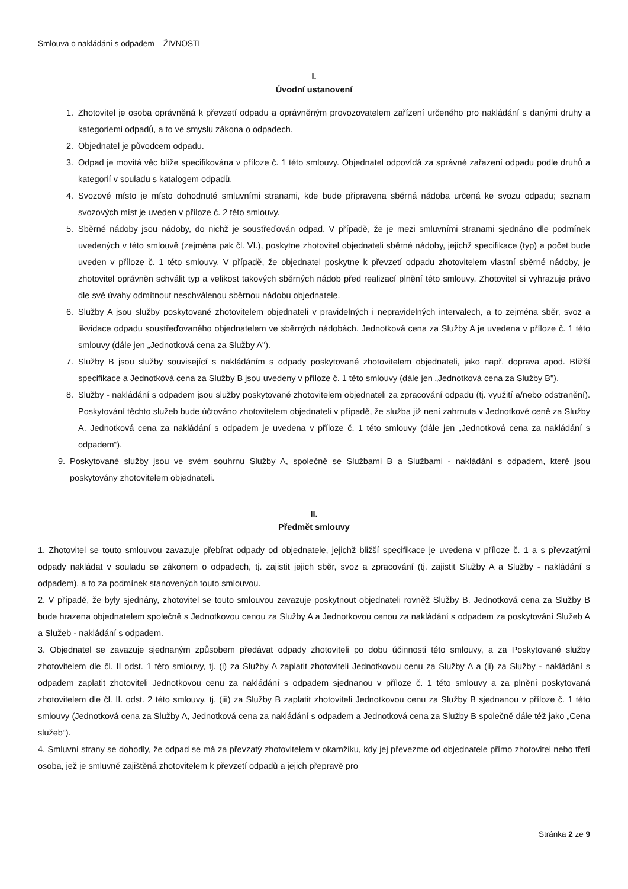Smlouva o nakládání s odpadem – ŽIVNOSTI
I.
Úvodní ustanovení
1. Zhotovitel je osoba oprávněná k převzetí odpadu a oprávněným provozovatelem zařízení určeného pro nakládání s danými druhy a kategoriemi odpadů, a to ve smyslu zákona o odpadech.
2. Objednatel je původcem odpadu.
3. Odpad je movitá věc blíže specifikována v příloze č. 1 této smlouvy. Objednatel odpovídá za správné zařazení odpadu podle druhů a kategorií v souladu s katalogem odpadů.
4. Svozové místo je místo dohodnuté smluvními stranami, kde bude připravena sběrná nádoba určená ke svozu odpadu; seznam svozových míst je uveden v příloze č. 2 této smlouvy.
5. Sběrné nádoby jsou nádoby, do nichž je soustřeďován odpad. V případě, že je mezi smluvními stranami sjednáno dle podmínek uvedených v této smlouvě (zejména pak čl. VI.), poskytne zhotovitel objednateli sběrné nádoby, jejichž specifikace (typ) a počet bude uveden v příloze č. 1 této smlouvy. V případě, že objednatel poskytne k převzetí odpadu zhotovitelem vlastní sběrné nádoby, je zhotovitel oprávněn schválit typ a velikost takových sběrných nádob před realizací plnění této smlouvy. Zhotovitel si vyhrazuje právo dle své úvahy odmítnout neschválenou sběrnou nádobu objednatele.
6. Služby A jsou služby poskytované zhotovitelem objednateli v pravidelných i nepravidelných intervalech, a to zejména sběr, svoz a likvidace odpadu soustřeďovaného objednatelem ve sběrných nádobách. Jednotková cena za Služby A je uvedena v příloze č. 1 této smlouvy (dále jen „Jednotková cena za Služby A").
7. Služby B jsou služby související s nakládáním s odpady poskytované zhotovitelem objednateli, jako např. doprava apod. Bližší specifikace a Jednotková cena za Služby B jsou uvedeny v příloze č. 1 této smlouvy (dále jen „Jednotková cena za Služby B").
8. Služby - nakládání s odpadem jsou služby poskytované zhotovitelem objednateli za zpracování odpadu (tj. využití a/nebo odstranění). Poskytování těchto služeb bude účtováno zhotovitelem objednateli v případě, že služba již není zahrnuta v Jednotkové ceně za Služby A. Jednotková cena za nakládání s odpadem je uvedena v příloze č. 1 této smlouvy (dále jen „Jednotková cena za nakládání s odpadem“).
9. Poskytované služby jsou ve svém souhrnu Služby A, společně se Službami B a Službami - nakládání s odpadem, které jsou poskytovány zhotovitelem objednateli.
II.
Předmět smlouvy
1. Zhotovitel se touto smlouvou zavazuje přebírat odpady od objednatele, jejichž bližší specifikace je uvedena v příloze č. 1 a s převzatými odpady nakládat v souladu se zákonem o odpadech, tj. zajistit jejich sběr, svoz a zpracování (tj. zajistit Služby A a Služby - nakládání s odpadem), a to za podmínek stanovených touto smlouvou.
2. V případě, že byly sjednány, zhotovitel se touto smlouvou zavazuje poskytnout objednateli rovněž Služby B. Jednotková cena za Služby B bude hrazena objednatelem společně s Jednotkovou cenou za Služby A a Jednotkovou cenou za nakládání s odpadem za poskytování Služeb A a Služeb - nakládání s odpadem.
3. Objednatel se zavazuje sjednaným způsobem předávat odpady zhotoviteli po dobu účinnosti této smlouvy, a za Poskytované služby zhotovitelem dle čl. II odst. 1 této smlouvy, tj. (i) za Služby A zaplatit zhotoviteli Jednotkovou cenu za Služby A a (ii) za Služby - nakládání s odpadem zaplatit zhotoviteli Jednotkovou cenu za nakládání s odpadem sjednanou v příloze č. 1 této smlouvy a za plnění poskytovaná zhotovitelem dle čl. II. odst. 2 této smlouvy, tj. (iii) za Služby B zaplatit zhotoviteli Jednotkovou cenu za Služby B sjednanou v příloze č. 1 této smlouvy (Jednotková cena za Služby A, Jednotková cena za nakládání s odpadem a Jednotková cena za Služby B společně dále též jako „Cena služeb“).
4. Smluvní strany se dohodly, že odpad se má za převzatý zhotovitelem v okamžiku, kdy jej převezme od objednatele přímo zhotovitel nebo třetí osoba, jež je smluvně zajištěná zhotovitelem k převzetí odpadů a jejich přepravě pro
Stránka 2 ze 9